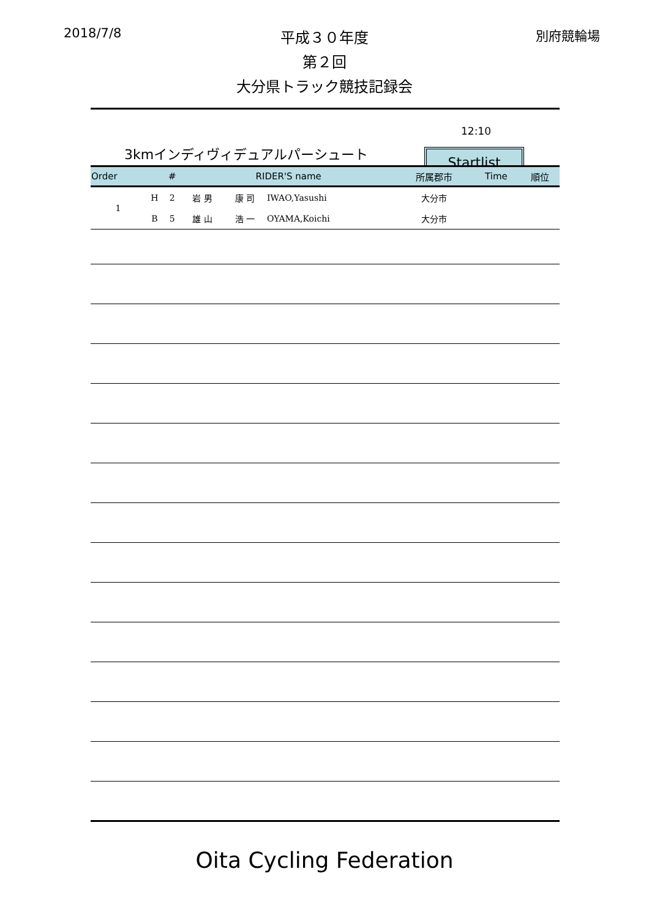2018/7/8 別府競輪場
平成３０年度
第２回
大分県トラック競技記録会
12:10
3kmインディヴィデュアルパーシュート
Startlist
| Order | | # | RIDER'S name | | | 所属郡市 | Time | 順位 |
| --- | --- | --- | --- | --- | --- | --- | --- | --- |
| 1 | H | 2 | 岩 男 | 康 司 | IWAO,Yasushi | 大分市 | | |
| | B | 5 | 雄 山 | 浩 一 | OYAMA,Koichi | 大分市 | | |
Oita Cycling Federation